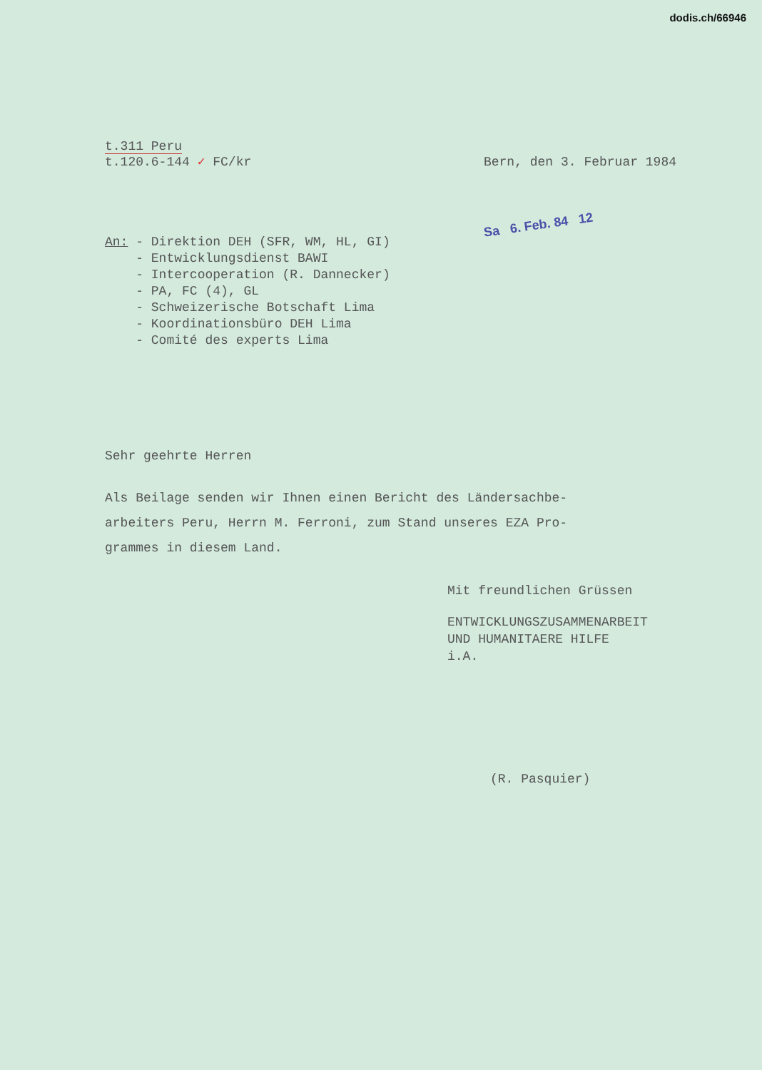dodis.ch/66946
t.311 Peru
t.120.6-144 ✓ FC/kr
Bern, den 3. Februar 1984
Sa 6. Feb. 84 12
An: - Direktion DEH (SFR, WM, HL, GI)
- Entwicklungsdienst BAWI
- Intercooperation (R. Dannecker)
- PA, FC (4), GL
- Schweizerische Botschaft Lima
- Koordinationsbüro DEH Lima
- Comité des experts Lima
Sehr geehrte Herren
Als Beilage senden wir Ihnen einen Bericht des Ländersachbe-
arbeiters Peru, Herrn M. Ferroni, zum Stand unseres EZA Pro-
grammes in diesem Land.
Mit freundlichen Grüssen
ENTWICKLUNGSZUSAMMENARBEIT
UND HUMANITAERE HILFE
i.A.
(R. Pasquier)